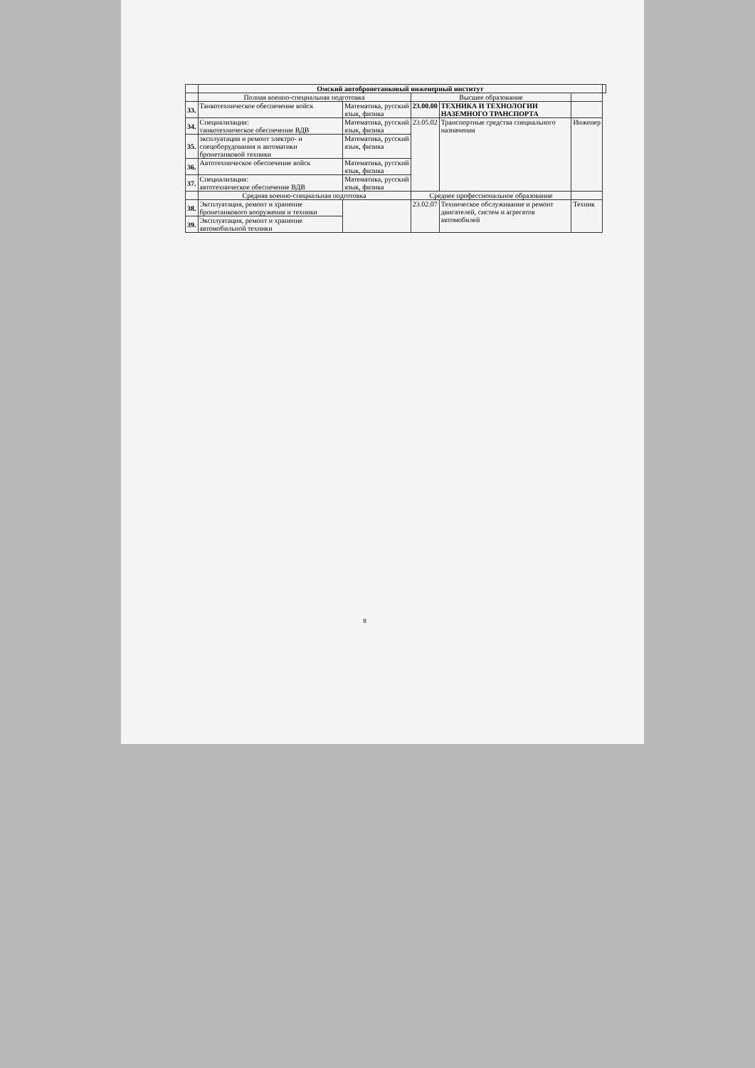| | Омский автобронетанковый инженерный институт | | | | | |
| --- | --- | --- | --- | --- | --- | --- |
| | Полная военно-специальная подготовка | | Высшее образование | | | |
| 33. | Танкотехническое обеспечение войск | Математика, русский язык, физика | 23.00.00 | ТЕХНИКА И ТЕХНОЛОГИИ НАЗЕМНОГО ТРАНСПОРТА | | |
| 34. | Специализации: танкотехническое обеспечение ВДВ | Математика, русский язык, физика | 23.05.02 | Транспортные средства специального назначения | Инженер | |
| 35. | эксплуатация и ремонт электро- и спецоборудования и автоматики бронетанковой техники | Математика, русский язык, физика | | | | |
| 36. | Автотехническое обеспечение войск | Математика, русский язык, физика | | | | |
| 37. | Специализация: автотехническое обеспечение ВДВ | Математика, русский язык, физика | | | | |
| | Средняя военно-специальная подготовка | | Среднее профессиональное образование | | | |
| 38. | Эксплуатация, ремонт и хранение бронетанкового вооружения и техники | | 23.02.07 | Техническое обслуживание и ремонт двигателей, систем и агрегатов автомобилей | Техник | |
| 39. | Эксплуатация, ремонт и хранение автомобильной техники | | | | | |
8